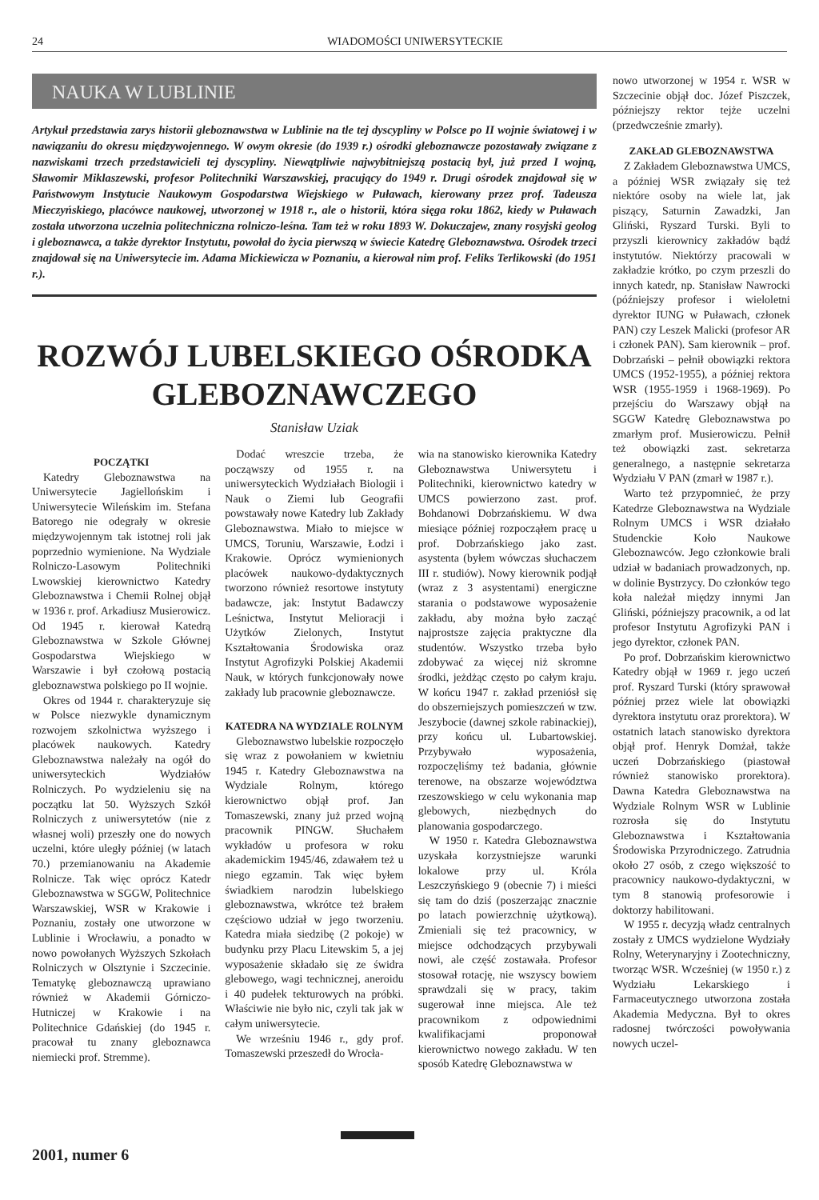24
WIADOMOŚCI UNIWERSYTECKIE
NAUKA W LUBLINIE
Artykuł przedstawia zarys historii gleboznawstwa w Lublinie na tle tej dyscypliny w Polsce po II wojnie światowej i w nawiązaniu do okresu międzywojennego. W owym okresie (do 1939 r.) ośrodki gleboznawcze pozostawały związane z nazwiskami trzech przedstawicieli tej dyscypliny. Niewątpliwie najwybitniejszą postacią był, już przed I wojną, Sławomir Miklaszewski, profesor Politechniki Warszawskiej, pracujący do 1949 r. Drugi ośrodek znajdował się w Państwowym Instytucie Naukowym Gospodarstwa Wiejskiego w Puławach, kierowany przez prof. Tadeusza Mieczyńskiego, placówce naukowej, utworzonej w 1918 r., ale o historii, która sięga roku 1862, kiedy w Puławach została utworzona uczelnia politechniczna rolniczo-leśna. Tam też w roku 1893 W. Dokuczajew, znany rosyjski geolog i gleboznawca, a także dyrektor Instytutu, powołał do życia pierwszą w świecie Katedrę Gleboznawstwa. Ośrodek trzeci znajdował się na Uniwersytecie im. Adama Mickiewicza w Poznaniu, a kierował nim prof. Feliks Terlikowski (do 1951 r.).
ROZWÓJ LUBELSKIEGO OŚRODKA GLEBOZNAWCZEGO
Stanisław Uziak
POCZĄTKI
Katedry Gleboznawstwa na Uniwersytecie Jagiellońskim i Uniwersytecie Wileńskim im. Stefana Batorego nie odegrały w okresie międzywojennym tak istotnej roli jak poprzednio wymienione. Na Wydziale Rolniczo-Lasowym Politechniki Lwowskiej kierownictwo Katedry Gleboznawstwa i Chemii Rolnej objął w 1936 r. prof. Arkadiusz Musierowicz. Od 1945 r. kierował Katedrą Gleboznawstwa w Szkole Głównej Gospodarstwa Wiejskiego w Warszawie i był czołową postacią gleboznawstwa polskiego po II wojnie.
Okres od 1944 r. charakteryzuje się w Polsce niezwykle dynamicznym rozwojem szkolnictwa wyższego i placówek naukowych. Katedry Gleboznawstwa należały na ogół do uniwersyteckich Wydziałów Rolniczych. Po wydzieleniu się na początku lat 50. Wyższych Szkół Rolniczych z uniwersytetów (nie z własnej woli) przeszły one do nowych uczelni, które uległy później (w latach 70.) przemianowaniu na Akademie Rolnicze. Tak więc oprócz Katedr Gleboznawstwa w SGGW, Politechnice Warszawskiej, WSR w Krakowie i Poznaniu, zostały one utworzone w Lublinie i Wrocławiu, a ponadto w nowo powołanych Wyższych Szkołach Rolniczych w Olsztynie i Szczecinie. Tematykę gleboznawczą uprawiano również w Akademii Górniczo-Hutniczej w Krakowie i na Politechnice Gdańskiej (do 1945 r. pracował tu znany gleboznawca niemiecki prof. Stremme).
Dodać wreszcie trzeba, że począwszy od 1955 r. na uniwersyteckich Wydziałach Biologii i Nauk o Ziemi lub Geografii powstawały nowe Katedry lub Zakłady Gleboznawstwa. Miało to miejsce w UMCS, Toruniu, Warszawie, Łodzi i Krakowie. Oprócz wymienionych placówek naukowo-dydaktycznych tworzono również resortowe instytuty badawcze, jak: Instytut Badawczy Leśnictwa, Instytut Melioracji i Użytków Zielonych, Instytut Kształtowania Środowiska oraz Instytut Agrofizyki Polskiej Akademii Nauk, w których funkcjonowały nowe zakłady lub pracownie gleboznawcze.
KATEDRA NA WYDZIALE ROLNYM
Gleboznawstwo lubelskie rozpoczęło się wraz z powołaniem w kwietniu 1945 r. Katedry Gleboznawstwa na Wydziale Rolnym, którego kierownictwo objął prof. Jan Tomaszewski, znany już przed wojną pracownik PINGW. Słuchałem wykładów u profesora w roku akademickim 1945/46, zdawałem też u niego egzamin. Tak więc byłem świadkiem narodzin lubelskiego gleboznawstwa, wkrótce też brałem częściowo udział w jego tworzeniu. Katedra miała siedzibę (2 pokoje) w budynku przy Placu Litewskim 5, a jej wyposażenie składało się ze świdra glebowego, wagi technicznej, aneroidu i 40 pudełek tekturowych na próbki. Właściwie nie było nic, czyli tak jak w całym uniwersytecie.
We wrześniu 1946 r., gdy prof. Tomaszewski przeszedł do Wrocła-
wia na stanowisko kierownika Katedry Gleboznawstwa Uniwersytetu i Politechniki, kierownictwo katedry w UMCS powierzono zast. prof. Bohdanowi Dobrzańskiemu. W dwa miesiące później rozpocząłem pracę u prof. Dobrzańskiego jako zast. asystenta (byłem wówczas słuchaczem III r. studiów). Nowy kierownik podjął (wraz z 3 asystentami) energiczne starania o podstawowe wyposażenie zakładu, aby można było zacząć najprostsze zajęcia praktyczne dla studentów. Wszystko trzeba było zdobywać za więcej niż skromne środki, jeżdżąc często po całym kraju. W końcu 1947 r. zakład przeniósł się do obszerniejszych pomieszczeń w tzw. Jeszybocie (dawnej szkole rabinackiej), przy końcu ul. Lubartowskiej. Przybywało wyposażenia, rozpoczęliśmy też badania, głównie terenowe, na obszarze województwa rzeszowskiego w celu wykonania map glebowych, niezbędnych do planowania gospodarczego.
W 1950 r. Katedra Gleboznawstwa uzyskała korzystniejsze warunki lokalowe przy ul. Króla Leszczyńskiego 9 (obecnie 7) i mieści się tam do dziś (poszerzając znacznie po latach powierzchnię użytkową). Zmieniali się też pracownicy, w miejsce odchodzących przybywali nowi, ale część zostawała. Profesor stosował rotację, nie wszyscy bowiem sprawdzali się w pracy, takim sugerował inne miejsca. Ale też pracownikom z odpowiednimi kwalifikacjami proponował kierownictwo nowego zakładu. W ten sposób Katedrę Gleboznawstwa w
nowo utworzonej w 1954 r. WSR w Szczecinie objął doc. Józef Piszczek, późniejszy rektor tejże uczelni (przedwcześnie zmarły).
ZAKŁAD GLEBOZNAWSTWA
Z Zakładem Gleboznawstwa UMCS, a później WSR związały się też niektóre osoby na wiele lat, jak piszący, Saturnin Zawadzki, Jan Gliński, Ryszard Turski. Byli to przyszli kierownicy zakładów bądź instytutów. Niektórzy pracowali w zakładzie krótko, po czym przeszli do innych katedr, np. Stanisław Nawrocki (późniejszy profesor i wieloletni dyrektor IUNG w Puławach, członek PAN) czy Leszek Malicki (profesor AR i członek PAN). Sam kierownik – prof. Dobrzański – pełnił obowiązki rektora UMCS (1952-1955), a później rektora WSR (1955-1959 i 1968-1969). Po przejściu do Warszawy objął na SGGW Katedrę Gleboznawstwa po zmarłym prof. Musierowiczu. Pełnił też obowiązki zast. sekretarza generalnego, a następnie sekretarza Wydziału V PAN (zmarł w 1987 r.).
Warto też przypomnieć, że przy Katedrze Gleboznawstwa na Wydziale Rolnym UMCS i WSR działało Studenckie Koło Naukowe Gleboznawców. Jego członkowie brali udział w badaniach prowadzonych, np. w dolinie Bystrzycy. Do członków tego koła należał między innymi Jan Gliński, późniejszy pracownik, a od lat profesor Instytutu Agrofizyki PAN i jego dyrektor, członek PAN.
Po prof. Dobrzańskim kierownictwo Katedry objął w 1969 r. jego uczeń prof. Ryszard Turski (który sprawował później przez wiele lat obowiązki dyrektora instytutu oraz prorektora). W ostatnich latach stanowisko dyrektora objął prof. Henryk Domżał, także uczeń Dobrzańskiego (piastował również stanowisko prorektora). Dawna Katedra Gleboznawstwa na Wydziale Rolnym WSR w Lublinie rozrosła się do Instytutu Gleboznawstwa i Kształtowania Środowiska Przyrodniczego. Zatrudnia około 27 osób, z czego większość to pracownicy naukowo-dydaktyczni, w tym 8 stanowią profesorowie i doktorzy habilitowani.
W 1955 r. decyzją władz centralnych zostały z UMCS wydzielone Wydziały Rolny, Weterynaryjny i Zootechniczny, tworząc WSR. Wcześniej (w 1950 r.) z Wydziału Lekarskiego i Farmaceutycznego utworzona została Akademia Medyczna. Był to okres radosnej twórczości powoływania nowych uczel-
2001, numer 6